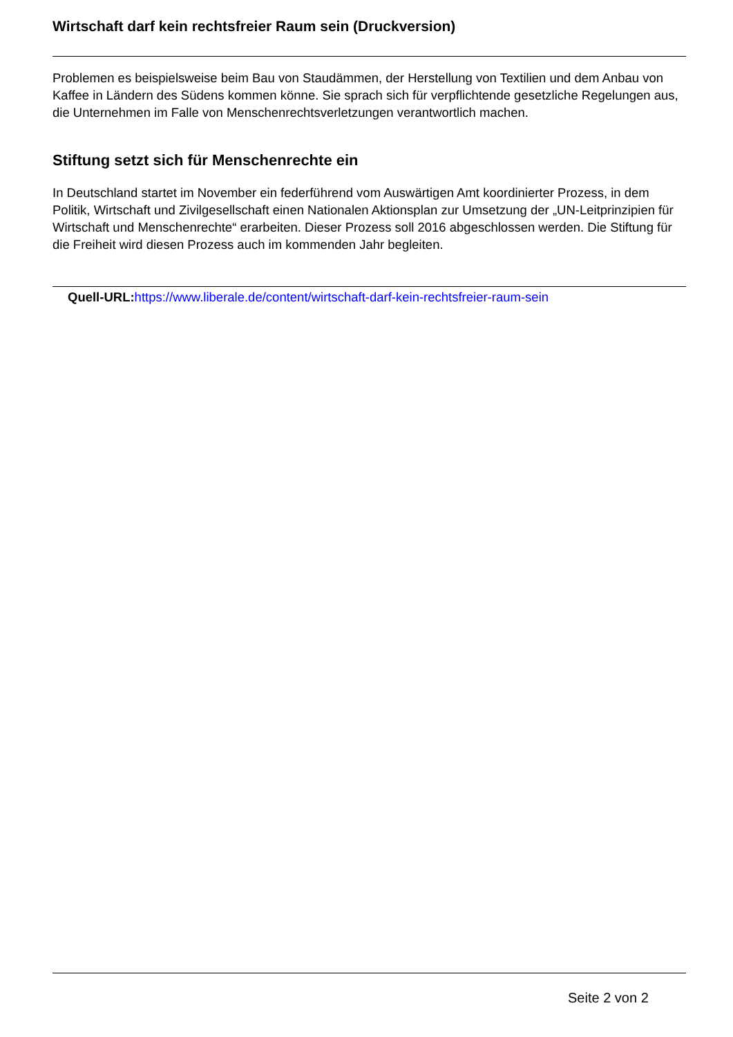Wirtschaft darf kein rechtsfreier Raum sein (Druckversion)
Problemen es beispielsweise beim Bau von Staudämmen, der Herstellung von Textilien und dem Anbau von Kaffee in Ländern des Südens kommen könne. Sie sprach sich für verpflichtende gesetzliche Regelungen aus, die Unternehmen im Falle von Menschenrechtsverletzungen verantwortlich machen.
Stiftung setzt sich für Menschenrechte ein
In Deutschland startet im November ein federführend vom Auswärtigen Amt koordinierter Prozess, in dem Politik, Wirtschaft und Zivilgesellschaft einen Nationalen Aktionsplan zur Umsetzung der „UN-Leitprinzipien für Wirtschaft und Menschenrechte“ erarbeiten. Dieser Prozess soll 2016 abgeschlossen werden. Die Stiftung für die Freiheit wird diesen Prozess auch im kommenden Jahr begleiten.
Quell-URL: https://www.liberale.de/content/wirtschaft-darf-kein-rechtsfreier-raum-sein
Seite 2 von 2